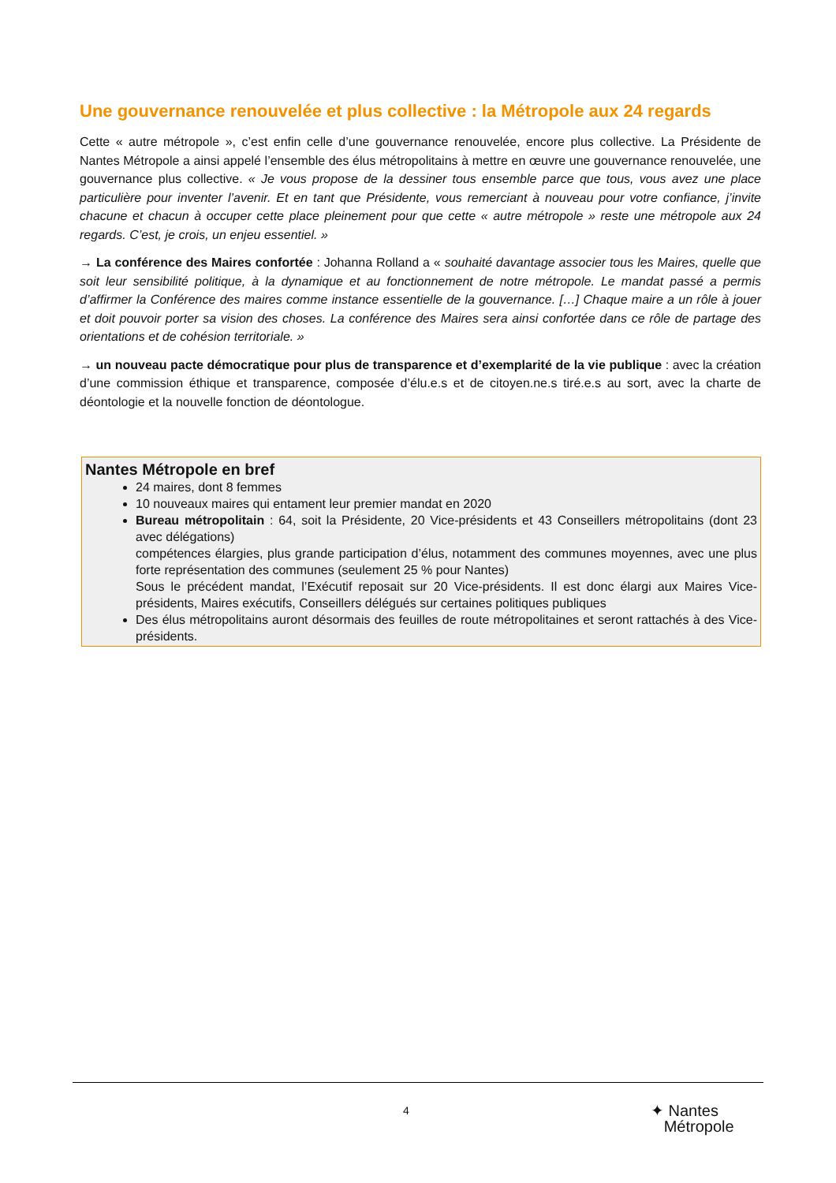Une gouvernance renouvelée et plus collective : la Métropole aux 24 regards
Cette « autre métropole », c’est enfin celle d’une gouvernance renouvelée, encore plus collective. La Présidente de Nantes Métropole a ainsi appelé l’ensemble des élus métropolitains à mettre en œuvre une gouvernance renouvelée, une gouvernance plus collective. « Je vous propose de la dessiner tous ensemble parce que tous, vous avez une place particulière pour inventer l’avenir. Et en tant que Présidente, vous remerciant à nouveau pour votre confiance, j’invite chacune et chacun à occuper cette place pleinement pour que cette « autre métropole » reste une métropole aux 24 regards. C’est, je crois, un enjeu essentiel. »
→ La conférence des Maires confortée : Johanna Rolland a « souhaité davantage associer tous les Maires, quelle que soit leur sensibilité politique, à la dynamique et au fonctionnement de notre métropole. Le mandat passé a permis d’affirmer la Conférence des maires comme instance essentielle de la gouvernance. […] Chaque maire a un rôle à jouer et doit pouvoir porter sa vision des choses. La conférence des Maires sera ainsi confortée dans ce rôle de partage des orientations et de cohésion territoriale. »
→ un nouveau pacte démocratique pour plus de transparence et d’exemplarité de la vie publique : avec la création d’une commission éthique et transparence, composée d’élu.e.s et de citoyen.ne.s tiré.e.s au sort, avec la charte de déontologie et la nouvelle fonction de déontologue.
Nantes Métropole en bref
24 maires, dont 8 femmes
10 nouveaux maires qui entament leur premier mandat en 2020
Bureau métropolitain : 64, soit la Présidente, 20 Vice-présidents et 43 Conseillers métropolitains (dont 23 avec délégations)
compétences élargies, plus grande participation d’élus, notamment des communes moyennes, avec une plus forte représentation des communes (seulement 25 % pour Nantes)
Sous le précédent mandat, l’Exécutif reposait sur 20 Vice-présidents. Il est donc élargi aux Maires Vice-présidents, Maires exécutifs, Conseillers délégués sur certaines politiques publiques
Des élus métropolitains auront désormais des feuilles de route métropolitaines et seront rattachés à des Vice-présidents.
4
✦ Nantes
Métropole